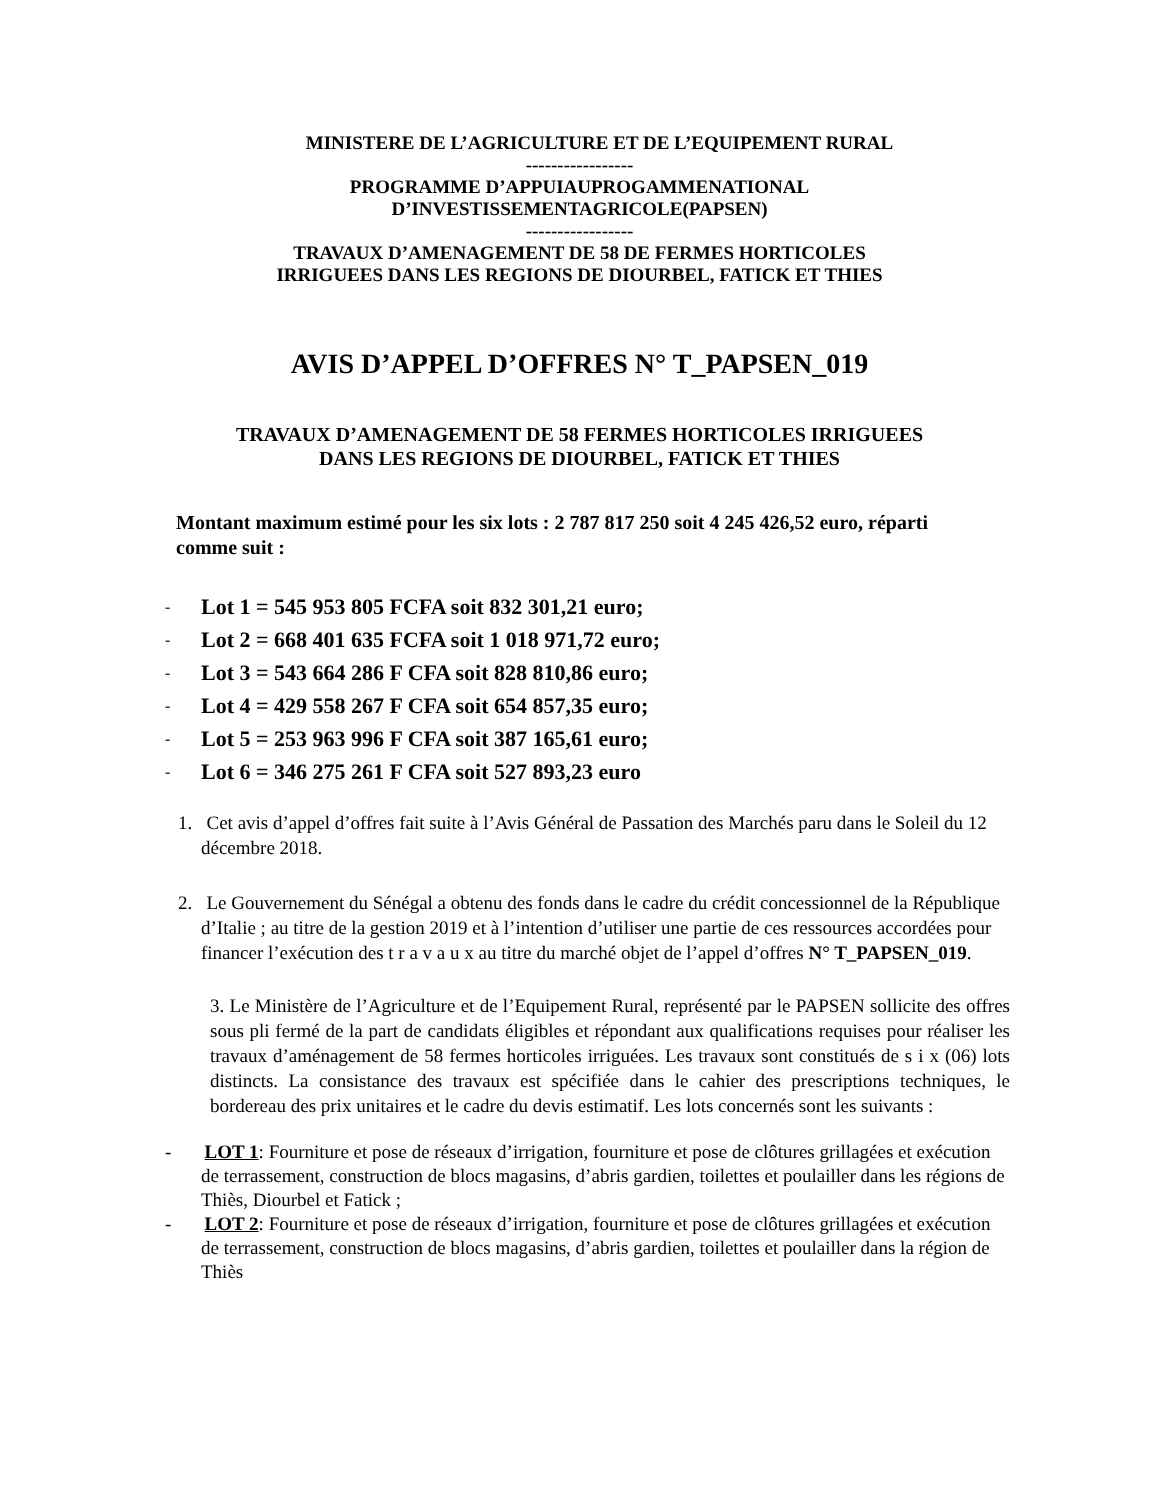MINISTERE DE L’AGRICULTURE ET DE L’EQUIPEMENT RURAL
-----------------
PROGRAMME D’APPUIAUPROGAMMENATIONAL
D’INVESTISSEMENTAGRICOLE(PAPSEN)
-----------------
TRAVAUX D’AMENAGEMENT DE 58 DE FERMES HORTICOLES
IRRIGUEES DANS LES REGIONS DE DIOURBEL, FATICK ET THIES
AVIS D’APPEL D’OFFRES N° T_PAPSEN_019
TRAVAUX D’AMENAGEMENT DE 58 FERMES HORTICOLES IRRIGUEES
DANS LES REGIONS DE DIOURBEL, FATICK ET THIES
Montant maximum estimé pour les six lots : 2 787 817 250 soit 4 245 426,52 euro, réparti comme suit :
- Lot 1 = 545 953 805 FCFA soit 832 301,21 euro;
- Lot 2 = 668 401 635 FCFA soit 1 018 971,72 euro;
- Lot 3 = 543 664 286 F CFA soit 828 810,86 euro;
- Lot 4 = 429 558 267 F CFA soit 654 857,35 euro;
- Lot 5 = 253 963 996 F CFA soit 387 165,61 euro;
- Lot 6 = 346 275 261 F CFA soit 527 893,23 euro
1. Cet avis d’appel d’offres fait suite à l’Avis Général de Passation des Marchés paru dans le Soleil du 12 décembre 2018.
2. Le Gouvernement du Sénégal a obtenu des fonds dans le cadre du crédit concessionnel de la République d’Italie ; au titre de la gestion 2019 et à l’intention d’utiliser une partie de ces ressources accordées pour financer l’exécution des t r a v a u x au titre du marché objet de l’appel d’offres N° T_PAPSEN_019.
3. Le Ministère de l’Agriculture et de l’Equipement Rural, représenté par le PAPSEN sollicite des offres sous pli fermé de la part de candidats éligibles et répondant aux qualifications requises pour réaliser les travaux d’aménagement de 58 fermes horticoles irriguées. Les travaux sont constitués de s i x (06) lots distincts. La consistance des travaux est spécifiée dans le cahier des prescriptions techniques, le bordereau des prix unitaires et le cadre du devis estimatif. Les lots concernés sont les suivants :
- LOT 1: Fourniture et pose de réseaux d’irrigation, fourniture et pose de clôtures grillagées et exécution de terrassement, construction de blocs magasins, d’abris gardien, toilettes et poulailler dans les régions de Thiès, Diourbel et Fatick ;
- LOT 2: Fourniture et pose de réseaux d’irrigation, fourniture et pose de clôtures grillagées et exécution de terrassement, construction de blocs magasins, d’abris gardien, toilettes et poulailler dans la région de Thiès